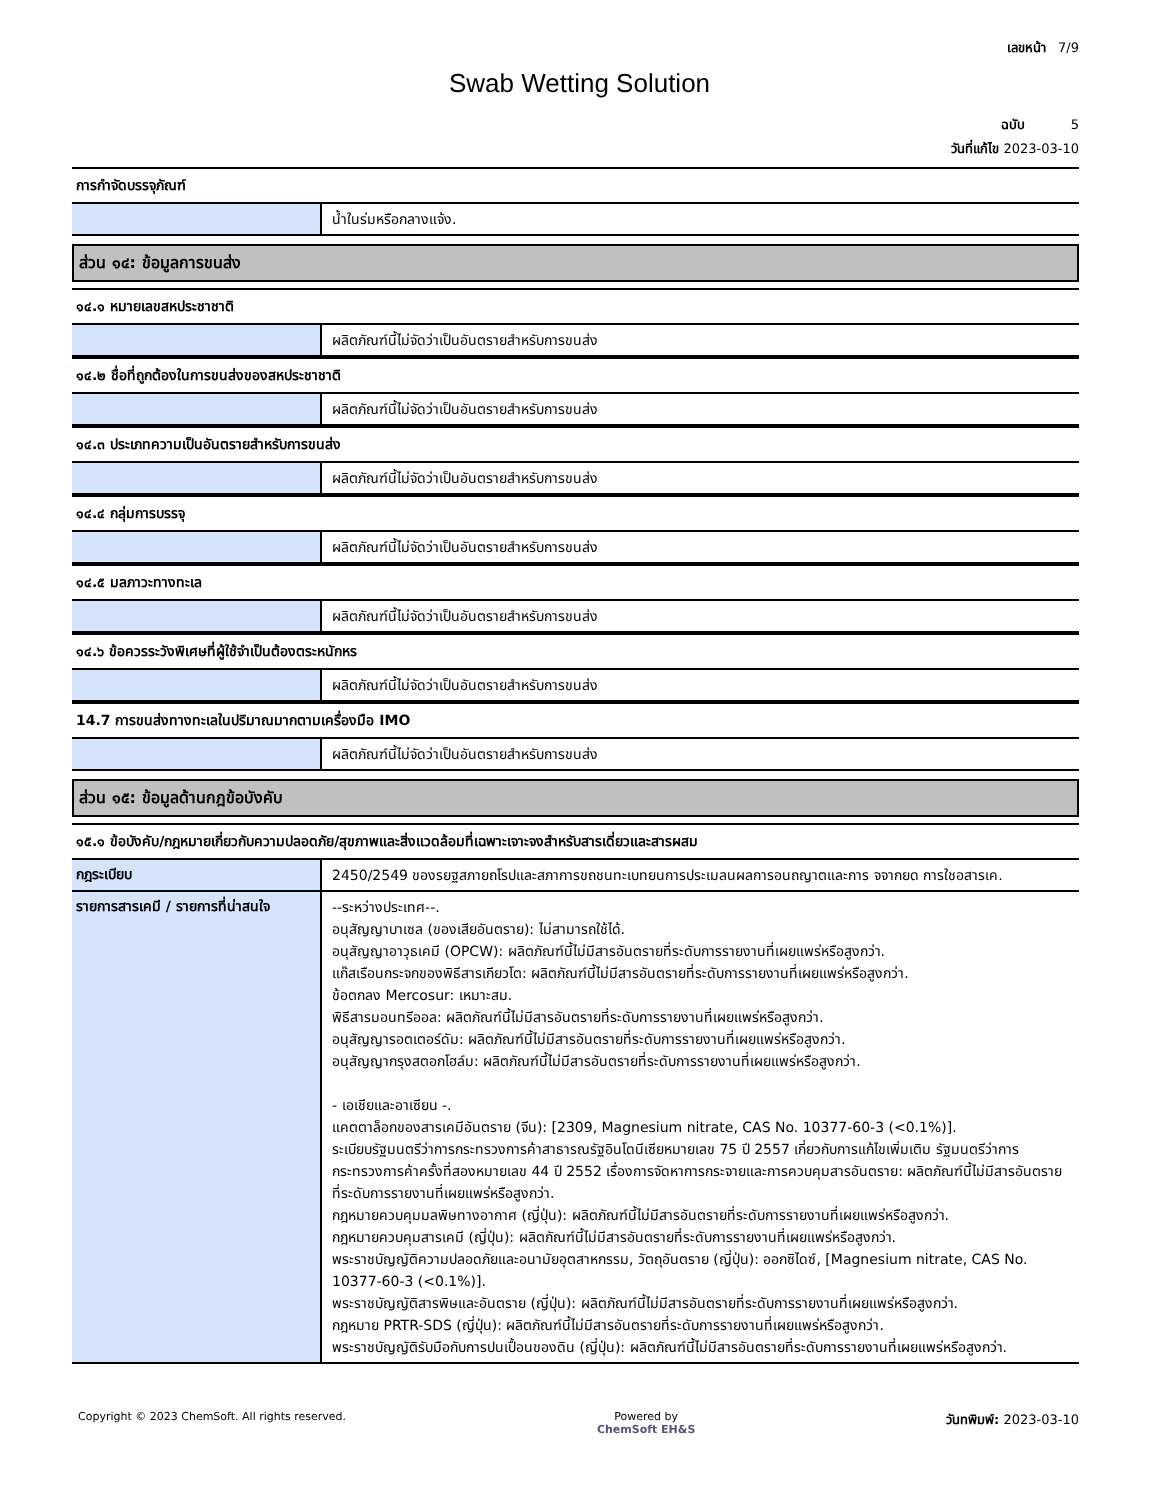เลขหน้า 7/9
Swab Wetting Solution
ฉบับ 5
วันที่แก้ไข 2023-03-10
การกำจัดบรรจุภัณฑ์
น้ำในร่มหรือกลางแจ้ง.
ส่วน ๑๔: ข้อมูลการขนส่ง
๑๔.๑ หมายเลขสหประชาชาติ
ผลิตภัณฑ์นี้ไม่จัดว่าเป็นอันตรายสำหรับการขนส่ง
๑๔.๒ ชื่อที่ถูกต้องในการขนส่งของสหประชาชาติ
ผลิตภัณฑ์นี้ไม่จัดว่าเป็นอันตรายสำหรับการขนส่ง
๑๔.๓ ประเภทความเป็นอันตรายสำหรับการขนส่ง
ผลิตภัณฑ์นี้ไม่จัดว่าเป็นอันตรายสำหรับการขนส่ง
๑๔.๔ กลุ่มการบรรจุ
ผลิตภัณฑ์นี้ไม่จัดว่าเป็นอันตรายสำหรับการขนส่ง
๑๔.๕ มลภาวะทางทะเล
ผลิตภัณฑ์นี้ไม่จัดว่าเป็นอันตรายสำหรับการขนส่ง
๑๔.๖ ข้อควรระวังพิเศษที่ผู้ใช้จำเป็นต้องตระหนักหร
ผลิตภัณฑ์นี้ไม่จัดว่าเป็นอันตรายสำหรับการขนส่ง
14.7 การขนส่งทางทะเลในปริมาณมากตามเครื่องมือ IMO
ผลิตภัณฑ์นี้ไม่จัดว่าเป็นอันตรายสำหรับการขนส่ง
ส่วน ๑๕: ข้อมูลด้านกฎข้อบังคับ
๑๕.๑ ข้อบังคับ/กฎหมายเกี่ยวกับความปลอดภัย/สุขภาพและสิ่งแวดล้อมที่เฉพาะเจาะจงสำหรับสารเดี่ยวและสารผสม
กฎระเบียบ
2450/2549 ของรยฐสภายถโรปและสภาการขถชนทะเบทยนการประเมลนผลการอนถญาตและการ จจากยด การใชอสารเค.
รายการสารเคมี / รายการที่น่าสนใจ
--ระหว่างประเทศ--.
อนุสัญญาบาเซล (ของเสียอันตราย): ไม่สามารถใช้ได้.
อนุสัญญาอาวุธเคมี (OPCW): ผลิตภัณฑ์นี้ไม่มีสารอันตรายที่ระดับการรายงานที่เผยแพร่หรือสูงกว่า.
แก๊สเรือนกระจกของพิธีสารเกียวโต: ผลิตภัณฑ์นี้ไม่มีสารอันตรายที่ระดับการรายงานที่เผยแพร่หรือสูงกว่า.
ข้อตกลง Mercosur: เหมาะสม.
พิธีสารมอนทรีออล: ผลิตภัณฑ์นี้ไม่มีสารอันตรายที่ระดับการรายงานที่เผยแพร่หรือสูงกว่า.
อนุสัญญารอตเตอร์ดัม: ผลิตภัณฑ์นี้ไม่มีสารอันตรายที่ระดับการรายงานที่เผยแพร่หรือสูงกว่า.
อนุสัญญากรุงสตอกโฮล์ม: ผลิตภัณฑ์นี้ไม่มีสารอันตรายที่ระดับการรายงานที่เผยแพร่หรือสูงกว่า.
- เอเชียและอาเซียน -.
แคตตาล็อกของสารเคมีอันตราย (จีน): [2309, Magnesium nitrate, CAS No. 10377-60-3 (<0.1%)].
ระเบียบรัฐมนตรีว่าการกระทรวงการค้าสาธารณรัฐอินโดนีเซียหมายเลข 75 ปี 2557 เกี่ยวกับการแก้ไขเพิ่มเติม รัฐมนตรีว่าการกระทรวงการค้าครั้งที่สองหมายเลข 44 ปี 2552 เรื่องการจัดหาการกระจายและการควบคุมสารอันตราย: ผลิตภัณฑ์นี้ไม่มีสารอันตรายที่ระดับการรายงานที่เผยแพร่หรือสูงกว่า.
กฎหมายควบคุมมลพิษทางอากาศ (ญี่ปุ่น): ผลิตภัณฑ์นี้ไม่มีสารอันตรายที่ระดับการรายงานที่เผยแพร่หรือสูงกว่า.
กฎหมายควบคุมสารเคมี (ญี่ปุ่น): ผลิตภัณฑ์นี้ไม่มีสารอันตรายที่ระดับการรายงานที่เผยแพร่หรือสูงกว่า.
พระราชบัญญัติความปลอดภัยและอนามัยอุตสาหกรรม, วัตถุอันตราย (ญี่ปุ่น): ออกซิไดซ์, [Magnesium nitrate, CAS No. 10377-60-3 (<0.1%)].
พระราชบัญญัติสารพิษและอันตราย (ญี่ปุ่น): ผลิตภัณฑ์นี้ไม่มีสารอันตรายที่ระดับการรายงานที่เผยแพร่หรือสูงกว่า.
กฎหมาย PRTR-SDS (ญี่ปุ่น): ผลิตภัณฑ์นี้ไม่มีสารอันตรายที่ระดับการรายงานที่เผยแพร่หรือสูงกว่า.
พระราชบัญญัติรับมือกับการปนเปื้อนของดิน (ญี่ปุ่น): ผลิตภัณฑ์นี้ไม่มีสารอันตรายที่ระดับการรายงานที่เผยแพร่หรือสูงกว่า.
Copyright © 2023 ChemSoft. All rights reserved.
Powered by
ChemSoft EH&S
วันทพิมพ์: 2023-03-10